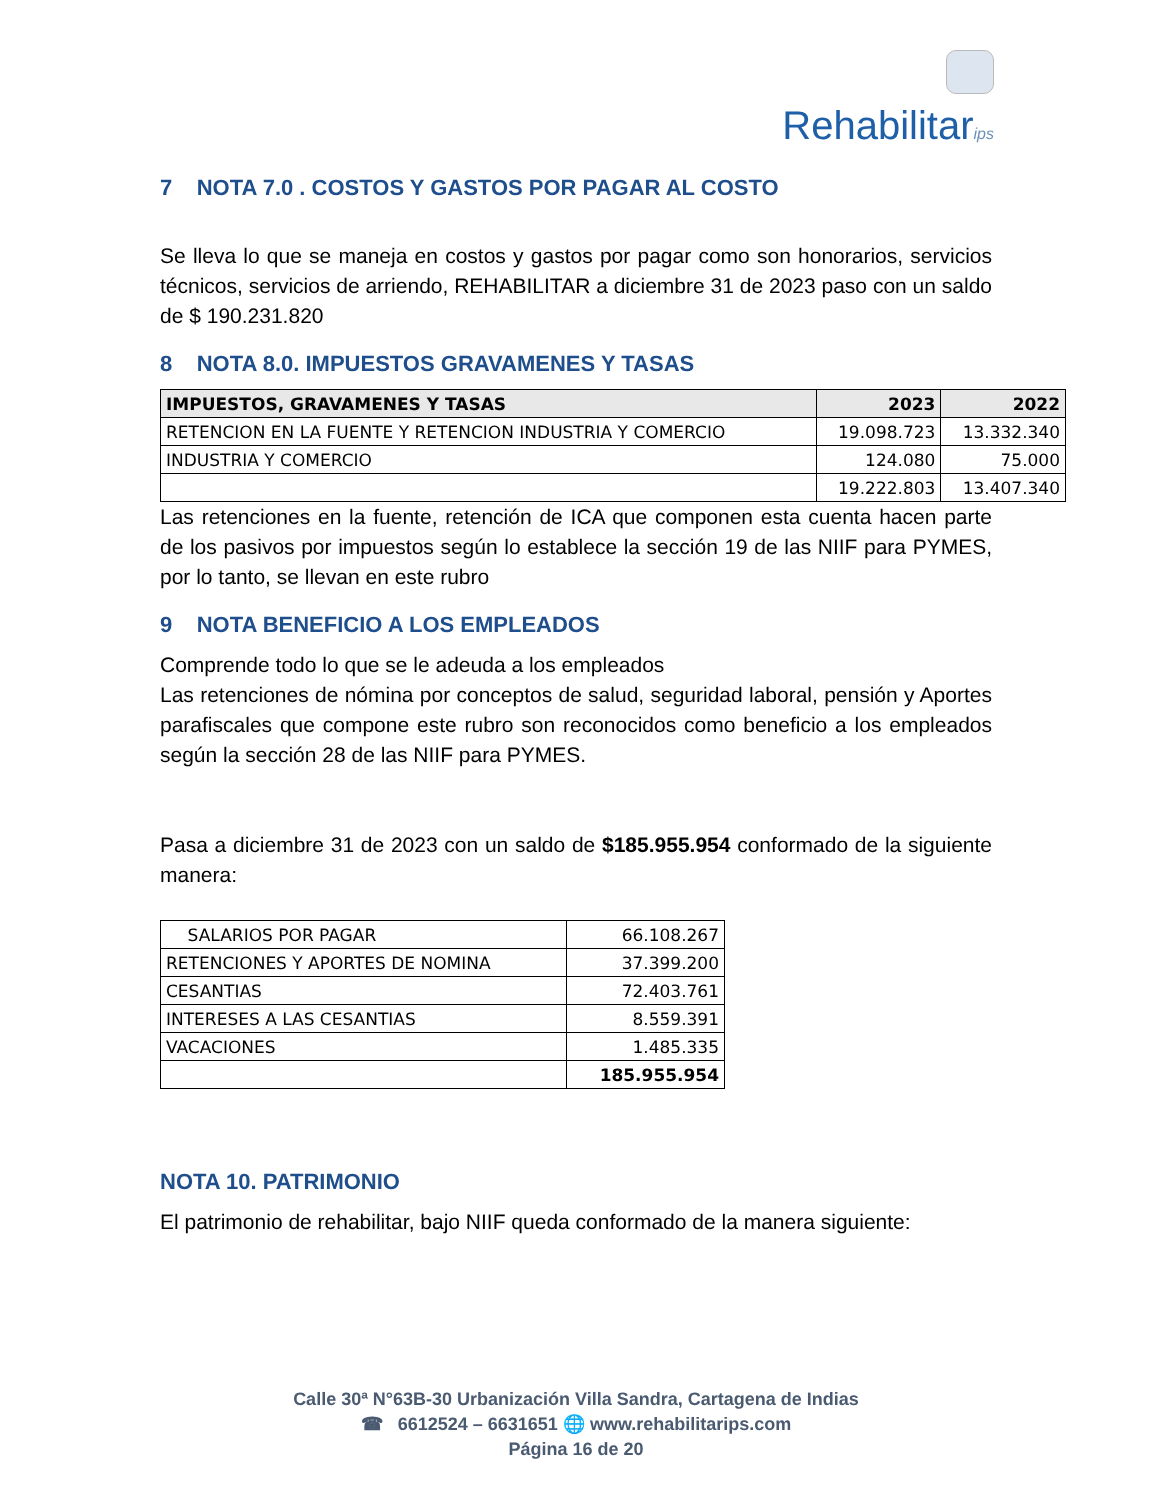Rehabilitarips
7 NOTA 7.0 . COSTOS Y GASTOS POR PAGAR AL COSTO
Se lleva lo que se maneja en costos y gastos por pagar como son honorarios, servicios técnicos, servicios de arriendo, REHABILITAR a diciembre 31 de 2023 paso con un saldo de $ 190.231.820
8 NOTA 8.0. IMPUESTOS GRAVAMENES Y TASAS
| IMPUESTOS, GRAVAMENES Y TASAS | 2023 | 2022 |
| --- | --- | --- |
| RETENCION EN LA FUENTE Y RETENCION INDUSTRIA Y COMERCIO | 19.098.723 | 13.332.340 |
| INDUSTRIA Y COMERCIO | 124.080 | 75.000 |
| | 19.222.803 | 13.407.340 |
Las retenciones en la fuente, retención de ICA que componen esta cuenta hacen parte de los pasivos por impuestos según lo establece la sección 19 de las NIIF para PYMES, por lo tanto, se llevan en este rubro
9 NOTA BENEFICIO A LOS EMPLEADOS
Comprende todo lo que se le adeuda a los empleados
Las retenciones de nómina por conceptos de salud, seguridad laboral, pensión y Aportes parafiscales que compone este rubro son reconocidos como beneficio a los empleados según la sección 28 de las NIIF para PYMES.
Pasa a diciembre 31 de 2023 con un saldo de $185.955.954 conformado de la siguiente manera:
| SALARIOS POR PAGAR | 66.108.267 |
| RETENCIONES Y APORTES DE NOMINA | 37.399.200 |
| CESANTIAS | 72.403.761 |
| INTERESES A LAS CESANTIAS | 8.559.391 |
| VACACIONES | 1.485.335 |
| | 185.955.954 |
NOTA 10. PATRIMONIO
El patrimonio de rehabilitar, bajo NIIF queda conformado de la manera siguiente:
Calle 30ª N°63B-30 Urbanización Villa Sandra, Cartagena de Indias
☎ 6612524 – 6631651 🌐 www.rehabilitarips.com
Página 16 de 20